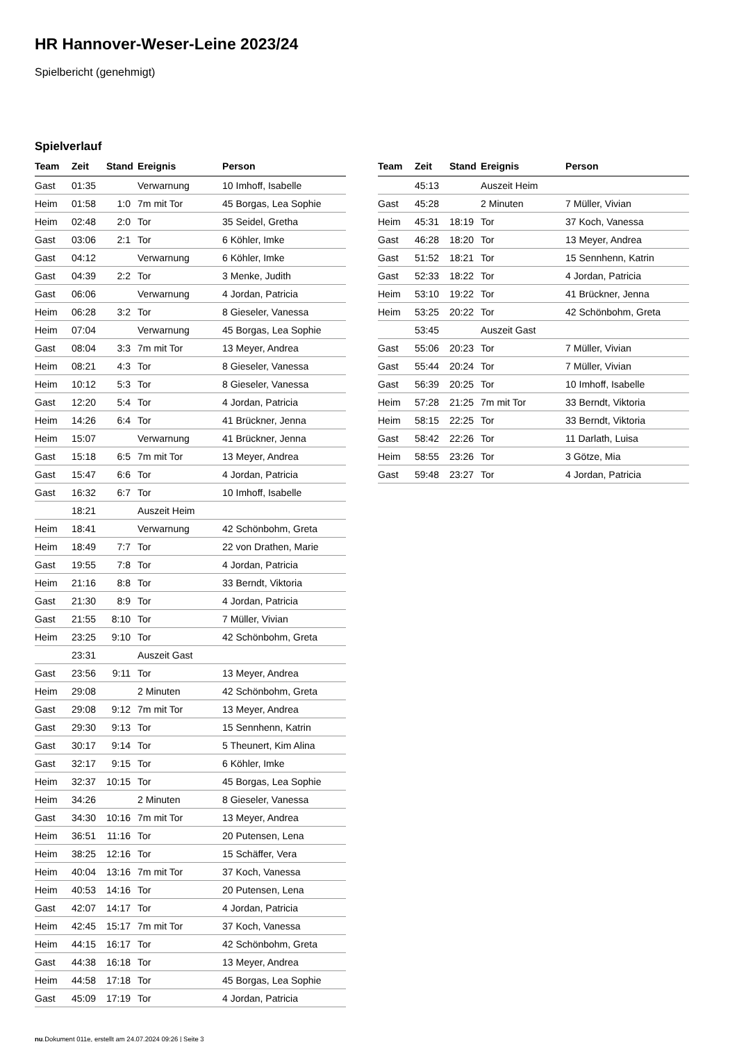HR Hannover-Weser-Leine 2023/24
Spielbericht (genehmigt)
Spielverlauf
| Team | Zeit | Stand | Ereignis | Person |
| --- | --- | --- | --- | --- |
| Gast | 01:35 | | Verwarnung | 10 Imhoff, Isabelle |
| Heim | 01:58 | 1:0 | 7m mit Tor | 45 Borgas, Lea Sophie |
| Heim | 02:48 | 2:0 | Tor | 35 Seidel, Gretha |
| Gast | 03:06 | 2:1 | Tor | 6 Köhler, Imke |
| Gast | 04:12 | | Verwarnung | 6 Köhler, Imke |
| Gast | 04:39 | 2:2 | Tor | 3 Menke, Judith |
| Gast | 06:06 | | Verwarnung | 4 Jordan, Patricia |
| Heim | 06:28 | 3:2 | Tor | 8 Gieseler, Vanessa |
| Heim | 07:04 | | Verwarnung | 45 Borgas, Lea Sophie |
| Gast | 08:04 | 3:3 | 7m mit Tor | 13 Meyer, Andrea |
| Heim | 08:21 | 4:3 | Tor | 8 Gieseler, Vanessa |
| Heim | 10:12 | 5:3 | Tor | 8 Gieseler, Vanessa |
| Gast | 12:20 | 5:4 | Tor | 4 Jordan, Patricia |
| Heim | 14:26 | 6:4 | Tor | 41 Brückner, Jenna |
| Heim | 15:07 | | Verwarnung | 41 Brückner, Jenna |
| Gast | 15:18 | 6:5 | 7m mit Tor | 13 Meyer, Andrea |
| Gast | 15:47 | 6:6 | Tor | 4 Jordan, Patricia |
| Gast | 16:32 | 6:7 | Tor | 10 Imhoff, Isabelle |
| | 18:21 | | Auszeit Heim | |
| Heim | 18:41 | | Verwarnung | 42 Schönbohm, Greta |
| Heim | 18:49 | 7:7 | Tor | 22 von Drathen, Marie |
| Gast | 19:55 | 7:8 | Tor | 4 Jordan, Patricia |
| Heim | 21:16 | 8:8 | Tor | 33 Berndt, Viktoria |
| Gast | 21:30 | 8:9 | Tor | 4 Jordan, Patricia |
| Gast | 21:55 | 8:10 | Tor | 7 Müller, Vivian |
| Heim | 23:25 | 9:10 | Tor | 42 Schönbohm, Greta |
| | 23:31 | | Auszeit Gast | |
| Gast | 23:56 | 9:11 | Tor | 13 Meyer, Andrea |
| Heim | 29:08 | | 2 Minuten | 42 Schönbohm, Greta |
| Gast | 29:08 | 9:12 | 7m mit Tor | 13 Meyer, Andrea |
| Gast | 29:30 | 9:13 | Tor | 15 Sennhenn, Katrin |
| Gast | 30:17 | 9:14 | Tor | 5 Theunert, Kim Alina |
| Gast | 32:17 | 9:15 | Tor | 6 Köhler, Imke |
| Heim | 32:37 | 10:15 | Tor | 45 Borgas, Lea Sophie |
| Heim | 34:26 | | 2 Minuten | 8 Gieseler, Vanessa |
| Gast | 34:30 | 10:16 | 7m mit Tor | 13 Meyer, Andrea |
| Heim | 36:51 | 11:16 | Tor | 20 Putensen, Lena |
| Heim | 38:25 | 12:16 | Tor | 15 Schäffer, Vera |
| Heim | 40:04 | 13:16 | 7m mit Tor | 37 Koch, Vanessa |
| Heim | 40:53 | 14:16 | Tor | 20 Putensen, Lena |
| Gast | 42:07 | 14:17 | Tor | 4 Jordan, Patricia |
| Heim | 42:45 | 15:17 | 7m mit Tor | 37 Koch, Vanessa |
| Heim | 44:15 | 16:17 | Tor | 42 Schönbohm, Greta |
| Gast | 44:38 | 16:18 | Tor | 13 Meyer, Andrea |
| Heim | 44:58 | 17:18 | Tor | 45 Borgas, Lea Sophie |
| Gast | 45:09 | 17:19 | Tor | 4 Jordan, Patricia |
| Team | Zeit | Stand | Ereignis | Person |
| --- | --- | --- | --- | --- |
| | 45:13 | | Auszeit Heim | |
| Gast | 45:28 | | 2 Minuten | 7 Müller, Vivian |
| Heim | 45:31 | 18:19 | Tor | 37 Koch, Vanessa |
| Gast | 46:28 | 18:20 | Tor | 13 Meyer, Andrea |
| Gast | 51:52 | 18:21 | Tor | 15 Sennhenn, Katrin |
| Gast | 52:33 | 18:22 | Tor | 4 Jordan, Patricia |
| Heim | 53:10 | 19:22 | Tor | 41 Brückner, Jenna |
| Heim | 53:25 | 20:22 | Tor | 42 Schönbohm, Greta |
| | 53:45 | | Auszeit Gast | |
| Gast | 55:06 | 20:23 | Tor | 7 Müller, Vivian |
| Gast | 55:44 | 20:24 | Tor | 7 Müller, Vivian |
| Gast | 56:39 | 20:25 | Tor | 10 Imhoff, Isabelle |
| Heim | 57:28 | 21:25 | 7m mit Tor | 33 Berndt, Viktoria |
| Heim | 58:15 | 22:25 | Tor | 33 Berndt, Viktoria |
| Gast | 58:42 | 22:26 | Tor | 11 Darlath, Luisa |
| Heim | 58:55 | 23:26 | Tor | 3 Götze, Mia |
| Gast | 59:48 | 23:27 | Tor | 4 Jordan, Patricia |
nu.Dokument 011e, erstellt am 24.07.2024 09:26 | Seite 3